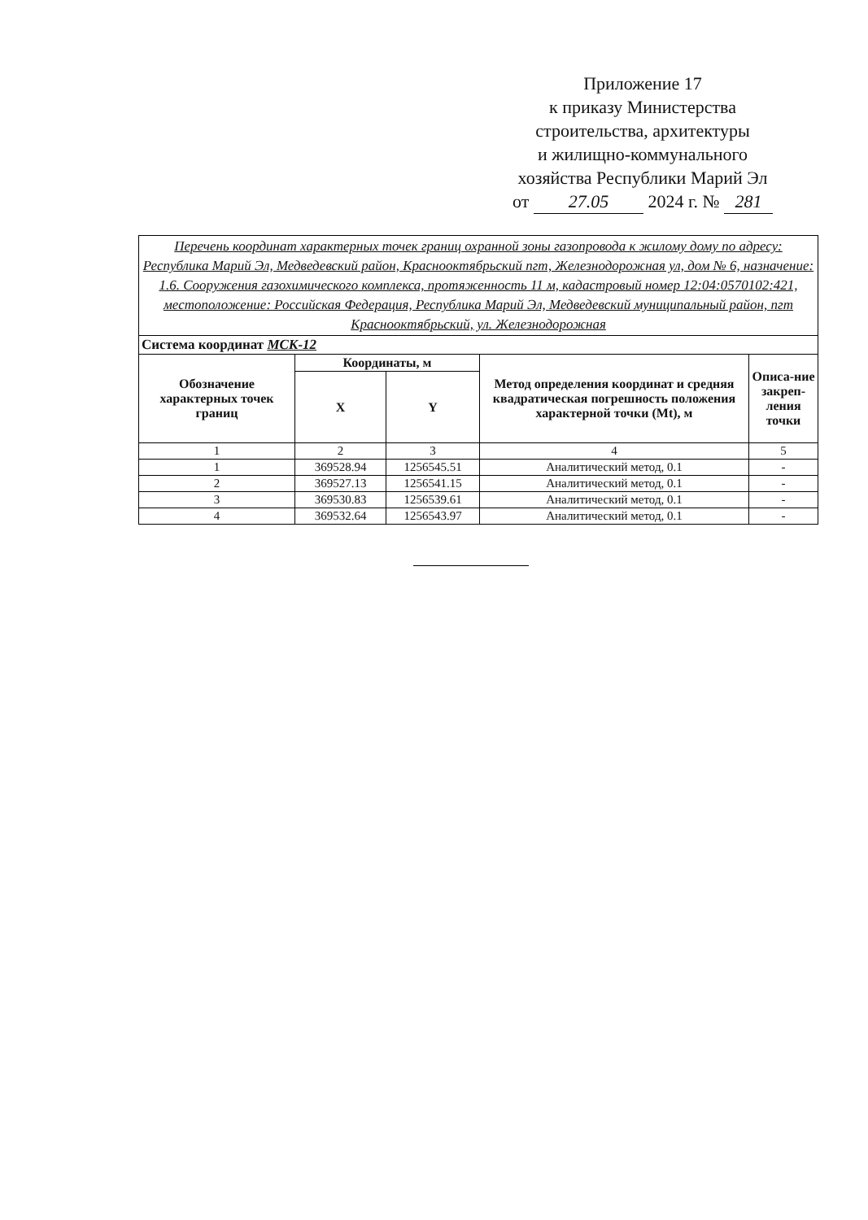Приложение 17
к приказу Министерства
строительства, архитектуры
и жилищно-коммунального
хозяйства Республики Марий Эл
от 27.05 2024 г. № 281
| Перечень координат характерных точек границ охранной зоны газопровода к жилому дому по адресу: Республика Марий Эл, Медведевский район, Краснооктябрьский пгт, Железнодорожная ул, дом № 6, назначение: 1.6. Сооружения газохимического комплекса, протяженность 11 м, кадастровый номер 12:04:0570102:421, местоположение: Российская Федерация, Республика Марий Эл, Медведевский муниципальный район, пгт Краснооктябрьский, ул. Железнодорожная | | | | |
| Система координат МСК-12 | | | | |
| Обозначение характерных точек границ | Координаты, м | | Метод определения координат и средняя квадратическая погрешность положения характерной точки (Mt), м | Описа-ние закреп-ления точки |
| | X | Y | | |
| 1 | 2 | 3 | 4 | 5 |
| 1 | 369528.94 | 1256545.51 | Аналитический метод, 0.1 | - |
| 2 | 369527.13 | 1256541.15 | Аналитический метод, 0.1 | - |
| 3 | 369530.83 | 1256539.61 | Аналитический метод, 0.1 | - |
| 4 | 369532.64 | 1256543.97 | Аналитический метод, 0.1 | - |